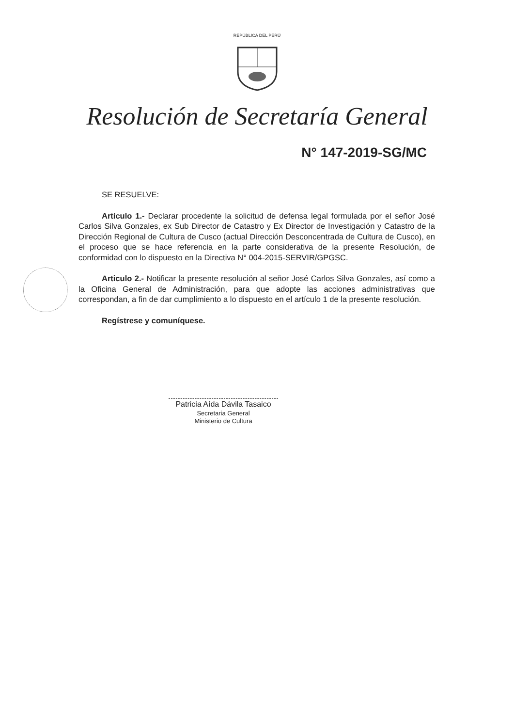REPÚBLICA DEL PERÚ
Resolución de Secretaría General
N° 147-2019-SG/MC
SE RESUELVE:
Artículo 1.- Declarar procedente la solicitud de defensa legal formulada por el señor José Carlos Silva Gonzales, ex Sub Director de Catastro y Ex Director de Investigación y Catastro de la Dirección Regional de Cultura de Cusco (actual Dirección Desconcentrada de Cultura de Cusco), en el proceso que se hace referencia en la parte considerativa de la presente Resolución, de conformidad con lo dispuesto en la Directiva N° 004-2015-SERVIR/GPGSC.
Articulo 2.- Notificar la presente resolución al señor José Carlos Silva Gonzales, así como a la Oficina General de Administración, para que adopte las acciones administrativas que correspondan, a fin de dar cumplimiento a lo dispuesto en el artículo 1 de la presente resolución.
Regístrese y comuníquese.
Patricia Aída Dávila Tasaico
Secretaria General
Ministerio de Cultura